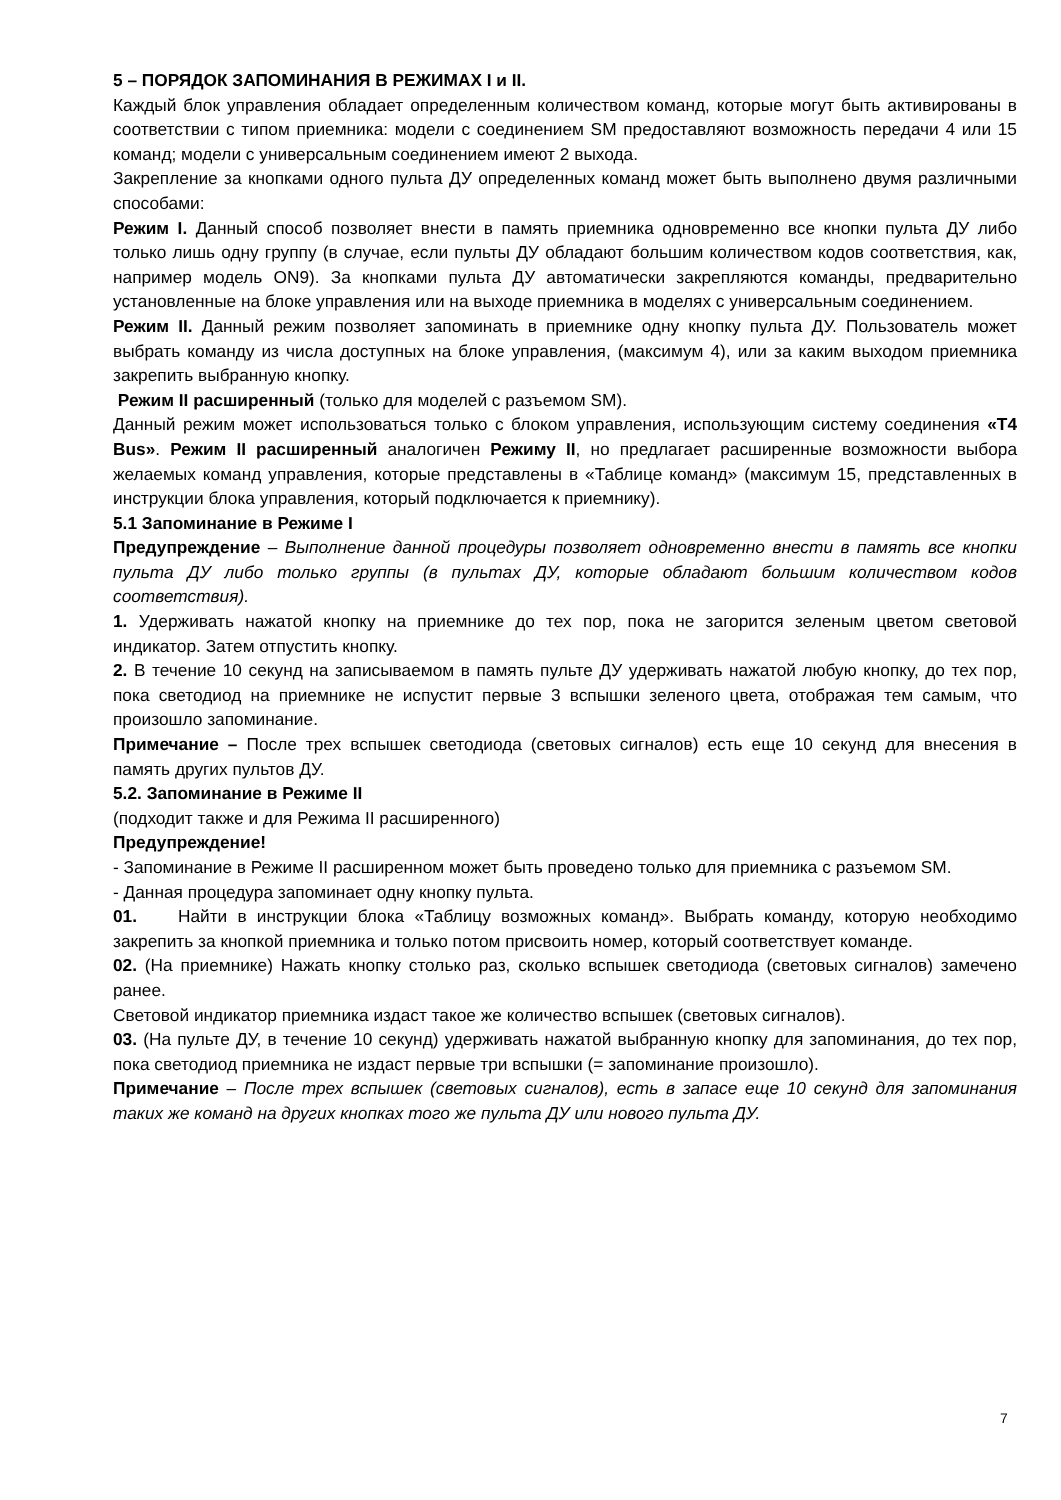5 – ПОРЯДОК ЗАПОМИНАНИЯ В РЕЖИМАХ I и II.
Каждый блок управления обладает определенным количеством команд, которые могут быть активированы в соответствии с типом приемника: модели с соединением SM предоставляют возможность передачи 4 или 15 команд; модели с универсальным соединением имеют 2 выхода.
Закрепление за кнопками одного пульта ДУ определенных команд может быть выполнено двумя различными способами:
Режим I. Данный способ позволяет внести в память приемника одновременно все кнопки пульта ДУ либо только лишь одну группу (в случае, если пульты ДУ обладают большим количеством кодов соответствия, как, например модель ON9). За кнопками пульта ДУ автоматически закрепляются команды, предварительно установленные на блоке управления или на выходе приемника в моделях с универсальным соединением.
Режим II. Данный режим позволяет запоминать в приемнике одну кнопку пульта ДУ. Пользователь может выбрать команду из числа доступных на блоке управления, (максимум 4), или за каким выходом приемника закрепить выбранную кнопку.
Режим II расширенный (только для моделей с разъемом SM).
Данный режим может использоваться только с блоком управления, использующим систему соединения «T4 Bus». Режим II расширенный аналогичен Режиму II, но предлагает расширенные возможности выбора желаемых команд управления, которые представлены в «Таблице команд» (максимум 15, представленных в инструкции блока управления, который подключается к приемнику).
5.1 Запоминание в Режиме I
Предупреждение – Выполнение данной процедуры позволяет одновременно внести в память все кнопки пульта ДУ либо только группы (в пультах ДУ, которые обладают большим количеством кодов соответствия).
1. Удерживать нажатой кнопку на приемнике до тех пор, пока не загорится зеленым цветом световой индикатор. Затем отпустить кнопку.
2. В течение 10 секунд на записываемом в память пульте ДУ удерживать нажатой любую кнопку, до тех пор, пока светодиод на приемнике не испустит первые 3 вспышки зеленого цвета, отображая тем самым, что произошло запоминание.
Примечание – После трех вспышек светодиода (световых сигналов) есть еще 10 секунд для внесения в память других пультов ДУ.
5.2. Запоминание в Режиме II
(подходит также и для Режима II расширенного)
Предупреждение!
- Запоминание в Режиме II расширенном может быть проведено только для приемника с разъемом SM.
- Данная процедура запоминает одну кнопку пульта.
01. Найти в инструкции блока «Таблицу возможных команд». Выбрать команду, которую необходимо закрепить за кнопкой приемника и только потом присвоить номер, который соответствует команде.
02. (На приемнике) Нажать кнопку столько раз, сколько вспышек светодиода (световых сигналов) замечено ранее.
Световой индикатор приемника издаст такое же количество вспышек (световых сигналов).
03. (На пульте ДУ, в течение 10 секунд) удерживать нажатой выбранную кнопку для запоминания, до тех пор, пока светодиод приемника не издаст первые три вспышки (= запоминание произошло).
Примечание – После трех вспышек (световых сигналов), есть в запасе еще 10 секунд для запоминания таких же команд на других кнопках того же пульта ДУ или нового пульта ДУ.
7